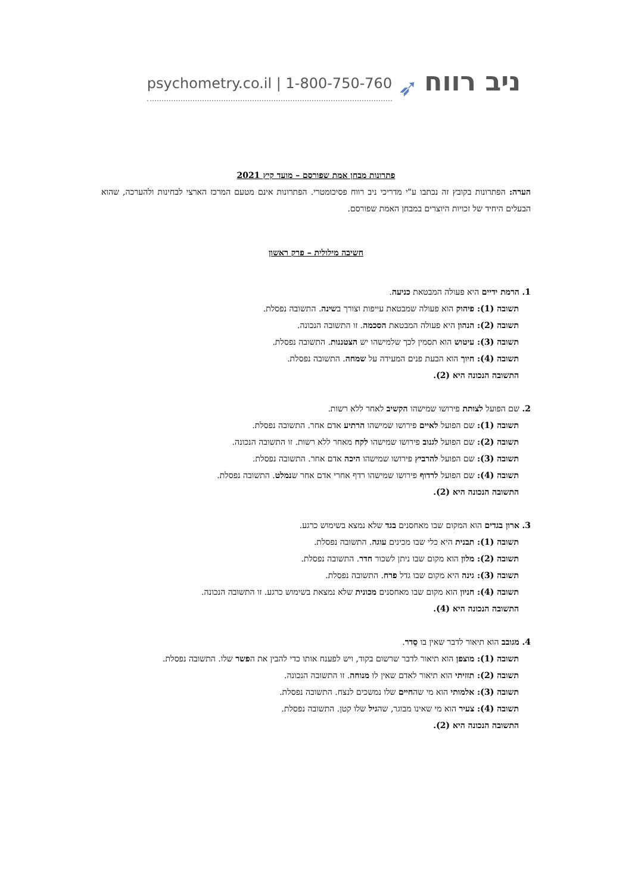psychometry.co.il | 1-800-750-760 ➶ ניב רווח
פתרונות מבחן אמת שפורסם – מועד קיץ 2021
הערה: הפתרונות בקובץ זה נכתבו ע"י מדריכי ניב רווח פסיכומטרי. הפתרונות אינם מטעם המרכז הארצי לבחינות ולהערכה, שהוא הבעלים היחיד של זכויות היוצרים במבחן האמת שפורסם.
חשיבה מילולית – פרק ראשון
1. הרמת ידיים היא פעולה המבטאת כניעה.
תשובה (1): פיהוק הוא פעולה שמבטאת עייפות וצורך בשינה. התשובה נפסלת.
תשובה (2): הנהון היא פעולה המבטאת הסכמה. זו התשובה הנכונה.
תשובה (3): עיטוש הוא תסמין לכך שלמישהו יש הצטננות. התשובה נפסלת.
תשובה (4): חיוך הוא הבעת פנים המעידה על שמחה. התשובה נפסלת.
התשובה הנכונה היא (2).
2. שם הפועל לצותת פירושו שמישהו הקשיב לאחר ללא רשות.
תשובה (1): שם הפועל לאיים פירושו שמישהו הרתיע אדם אחר. התשובה נפסלת.
תשובה (2): שם הפועל לגנוב פירושו שמישהו לקח מאחר ללא רשות. זו התשובה הנכונה.
תשובה (3): שם הפועל להרביץ פירושו שמישהו היכה אדם אחר. התשובה נפסלת.
תשובה (4): שם הפועל לרדוף פירושו שמישהו רדף אחרי אדם אחר שנמלט. התשובה נפסלת.
התשובה הנכונה היא (2).
3. ארון בגדים הוא המקום שבו מאחסנים בגד שלא נמצא בשימוש כרגע.
תשובה (1): תבנית היא כלי שבו מכינים עוגה. התשובה נפסלת.
תשובה (2): מלון הוא מקום שבו ניתן לשכור חדר. התשובה נפסלת.
תשובה (3): גינה היא מקום שבו גדל פרח. התשובה נפסלת.
תשובה (4): חניון הוא מקום שבו מאחסנים מכונית שלא נמצאת בשימוש כרגע. זו התשובה הנכונה.
התשובה הנכונה היא (4).
4. מגובב הוא תיאור לדבר שאין בו סֵדר.
תשובה (1): מוצפן הוא תיאור לדבר שרשום בקוד, ויש לפענח אותו כדי להבין את הפשר שלו. התשובה נפסלת.
תשובה (2): תזזיתי הוא תיאור לאדם שאין לו מנוחה. זו התשובה הנכונה.
תשובה (3): אלמותי הוא מי שהחיים שלו נמשכים לנצח. התשובה נפסלת.
תשובה (4): צעיר הוא מי שאינו מבוגר, שהגיל שלו קטן. התשובה נפסלת.
התשובה הנכונה היא (2).